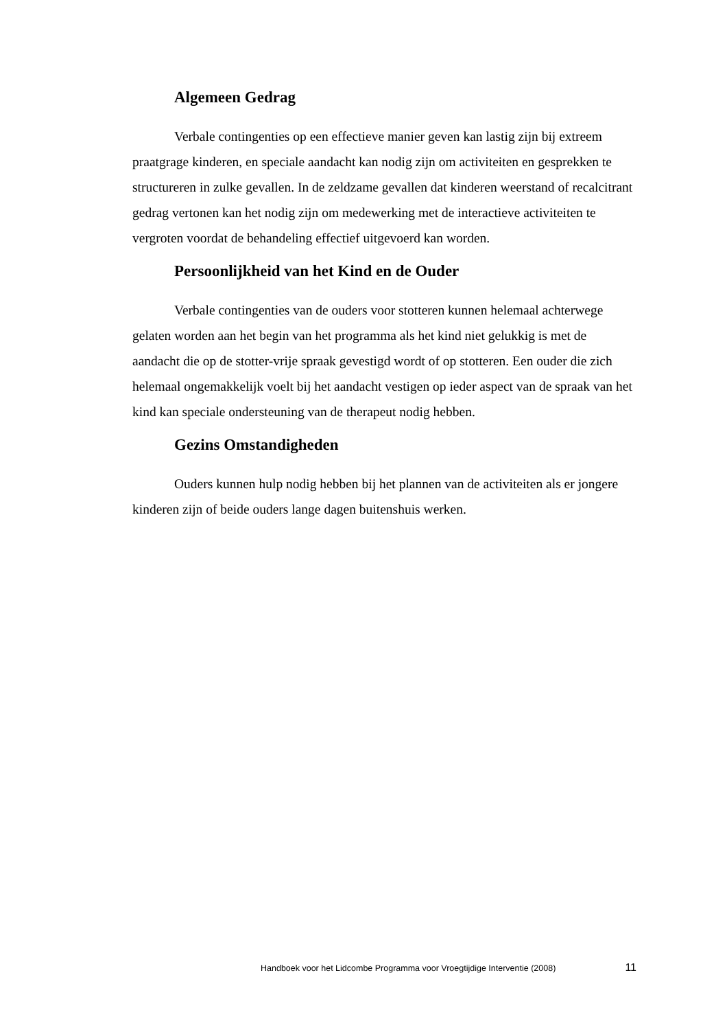Algemeen Gedrag
Verbale contingenties op een effectieve manier geven kan lastig zijn bij extreem praatgrage kinderen, en speciale aandacht kan nodig zijn om activiteiten en gesprekken te structureren in zulke gevallen. In de zeldzame gevallen dat kinderen weerstand of recalcitrant gedrag vertonen kan het nodig zijn om medewerking met de interactieve activiteiten te vergroten voordat de behandeling effectief uitgevoerd kan worden.
Persoonlijkheid van het Kind en de Ouder
Verbale contingenties van de ouders voor stotteren kunnen helemaal achterwege gelaten worden aan het begin van het programma als het kind niet gelukkig is met de aandacht die op de stotter-vrije spraak gevestigd wordt of op stotteren. Een ouder die zich helemaal ongemakkelijk voelt bij het aandacht vestigen op ieder aspect van de spraak van het kind kan speciale ondersteuning van de therapeut nodig hebben.
Gezins Omstandigheden
Ouders kunnen hulp nodig hebben bij het plannen van de activiteiten als er jongere kinderen zijn of beide ouders lange dagen buitenshuis werken.
Handboek voor het Lidcombe Programma voor Vroegtijdige Interventie (2008) 11